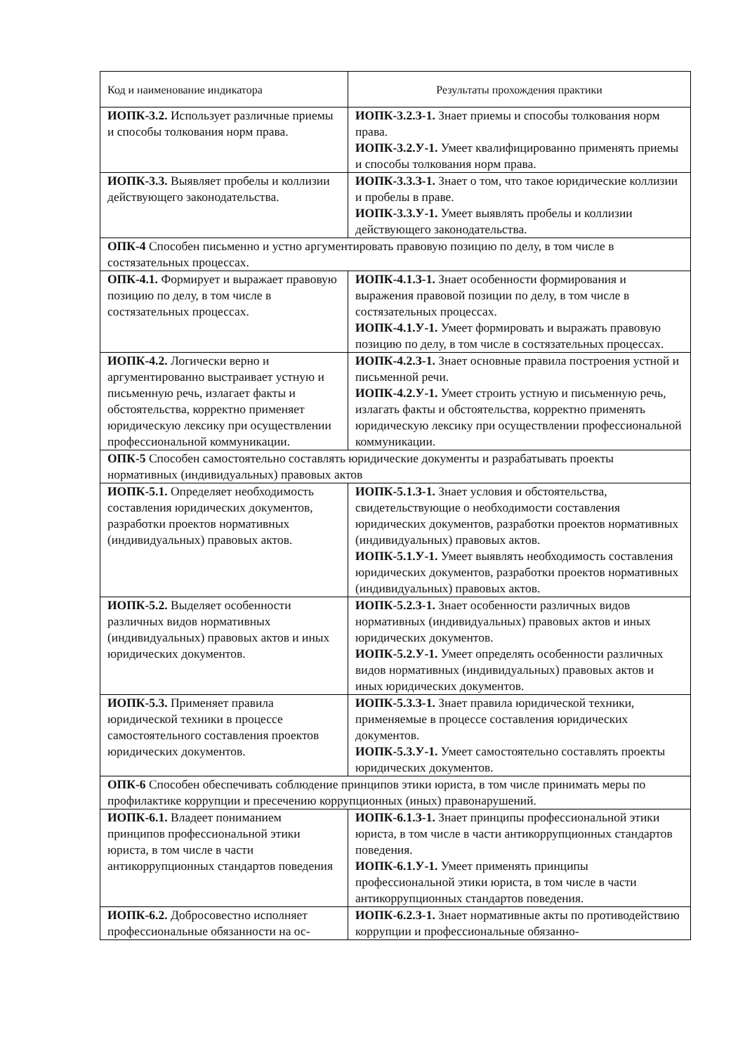| Код и наименование индикатора | Результаты прохождения практики |
| --- | --- |
| ИОПК-3.2. Использует различные приемы и способы толкования норм права. | ИОПК-3.2.З-1. Знает приемы и способы толкования норм права. ИОПК-3.2.У-1. Умеет квалифицированно применять приемы и способы толкования норм права. |
| ИОПК-3.3. Выявляет пробелы и коллизии действующего законодательства. | ИОПК-3.3.З-1. Знает о том, что такое юридические коллизии и пробелы в праве. ИОПК-3.3.У-1. Умеет выявлять пробелы и коллизии действующего законодательства. |
| ОПК-4 Способен письменно и устно аргументировать правовую позицию по делу, в том числе в состязательных процессах. | |
| ОПК-4.1. Формирует и выражает правовую позицию по делу, в том числе в состязательных процессах. | ИОПК-4.1.З-1. Знает особенности формирования и выражения правовой позиции по делу, в том числе в состязательных процессах. ИОПК-4.1.У-1. Умеет формировать и выражать правовую позицию по делу, в том числе в состязательных процессах. |
| ИОПК-4.2. Логически верно и аргументированно выстраивает устную и письменную речь, излагает факты и обстоятельства, корректно применяет юридическую лексику при осуществлении профессиональной коммуникации. | ИОПК-4.2.З-1. Знает основные правила построения устной и письменной речи. ИОПК-4.2.У-1. Умеет строить устную и письменную речь, излагать факты и обстоятельства, корректно применять юридическую лексику при осуществлении профессиональной коммуникации. |
| ОПК-5 Способен самостоятельно составлять юридические документы и разрабатывать проекты нормативных (индивидуальных) правовых актов | |
| ИОПК-5.1. Определяет необходимость составления юридических документов, разработки проектов нормативных (индивидуальных) правовых актов. | ИОПК-5.1.З-1. Знает условия и обстоятельства, свидетельствующие о необходимости составления юридических документов, разработки проектов нормативных (индивидуальных) правовых актов. ИОПК-5.1.У-1. Умеет выявлять необходимость составления юридических документов, разработки проектов нормативных (индивидуальных) правовых актов. |
| ИОПК-5.2. Выделяет особенности различных видов нормативных (индивидуальных) правовых актов и иных юридических документов. | ИОПК-5.2.З-1. Знает особенности различных видов нормативных (индивидуальных) правовых актов и иных юридических документов. ИОПК-5.2.У-1. Умеет определять особенности различных видов нормативных (индивидуальных) правовых актов и иных юридических документов. |
| ИОПК-5.3. Применяет правила юридической техники в процессе самостоятельного составления проектов юридических документов. | ИОПК-5.3.З-1. Знает правила юридической техники, применяемые в процессе составления юридических документов. ИОПК-5.3.У-1. Умеет самостоятельно составлять проекты юридических документов. |
| ОПК-6 Способен обеспечивать соблюдение принципов этики юриста, в том числе принимать меры по профилактике коррупции и пресечению коррупционных (иных) правонарушений. | |
| ИОПК-6.1. Владеет пониманием принципов профессиональной этики юриста, в том числе в части антикоррупционных стандартов поведения | ИОПК-6.1.З-1. Знает принципы профессиональной этики юриста, в том числе в части антикоррупционных стандартов поведения. ИОПК-6.1.У-1. Умеет применять принципы профессиональной этики юриста, в том числе в части антикоррупционных стандартов поведения. |
| ИОПК-6.2. Добросовестно исполняет профессиональные обязанности на ос- | ИОПК-6.2.З-1. Знает нормативные акты по противодействию коррупции и профессиональные обязанно- |